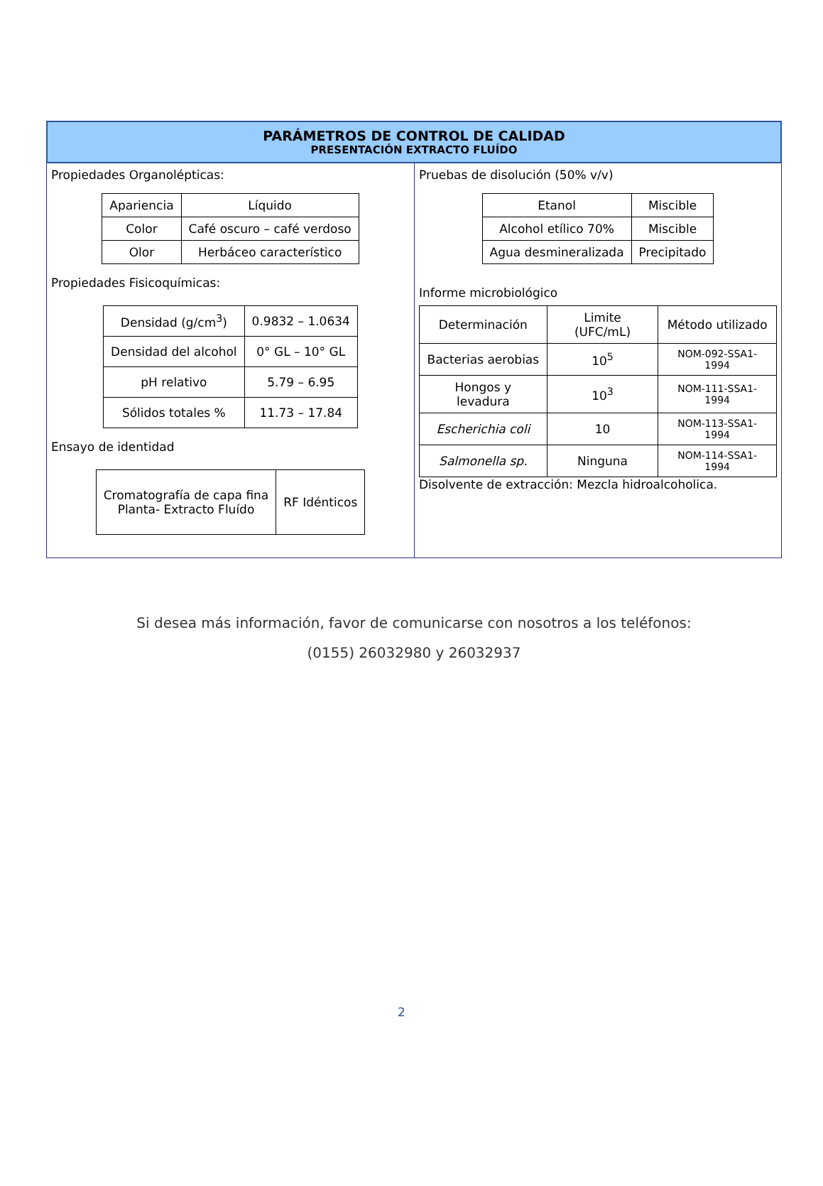PARÁMETROS DE CONTROL DE CALIDAD
PRESENTACIÓN EXTRACTO FLUÍDO
Propiedades Organolépticas:
| Apariencia | Líquido |
| Color | Café oscuro – café verdoso |
| Olor | Herbáceo característico |
Propiedades Fisicoquímicas:
| Densidad (g/cm<sup>3</sup>) | 0.9832 – 1.0634 |
| Densidad del alcohol | 0° GL – 10° GL |
| pH relativo | 5.79 – 6.95 |
| Sólidos totales % | 11.73 – 17.84 |
Ensayo de identidad
| Cromatografía de capa fina Planta- Extracto Fluído | RF Idénticos |
Pruebas de disolución (50% v/v)
| Etanol | Miscible |
| Alcohol etílico 70% | Miscible |
| Agua desmineralizada | Precipitado |
Informe microbiológico
| Determinación | Limite (UFC/mL) | Método utilizado |
| Bacterias aerobias | 10<sup>5</sup> | NOM-092-SSA1-1994 |
| Hongos y levadura | 10<sup>3</sup> | NOM-111-SSA1-1994 |
| Escherichia coli | 10 | NOM-113-SSA1-1994 |
| Salmonella sp. | Ninguna | NOM-114-SSA1-1994 |
Disolvente de extracción: Mezcla hidroalcoholica.
Si desea más información, favor de comunicarse con nosotros a los teléfonos:
(0155) 26032980 y 26032937
2